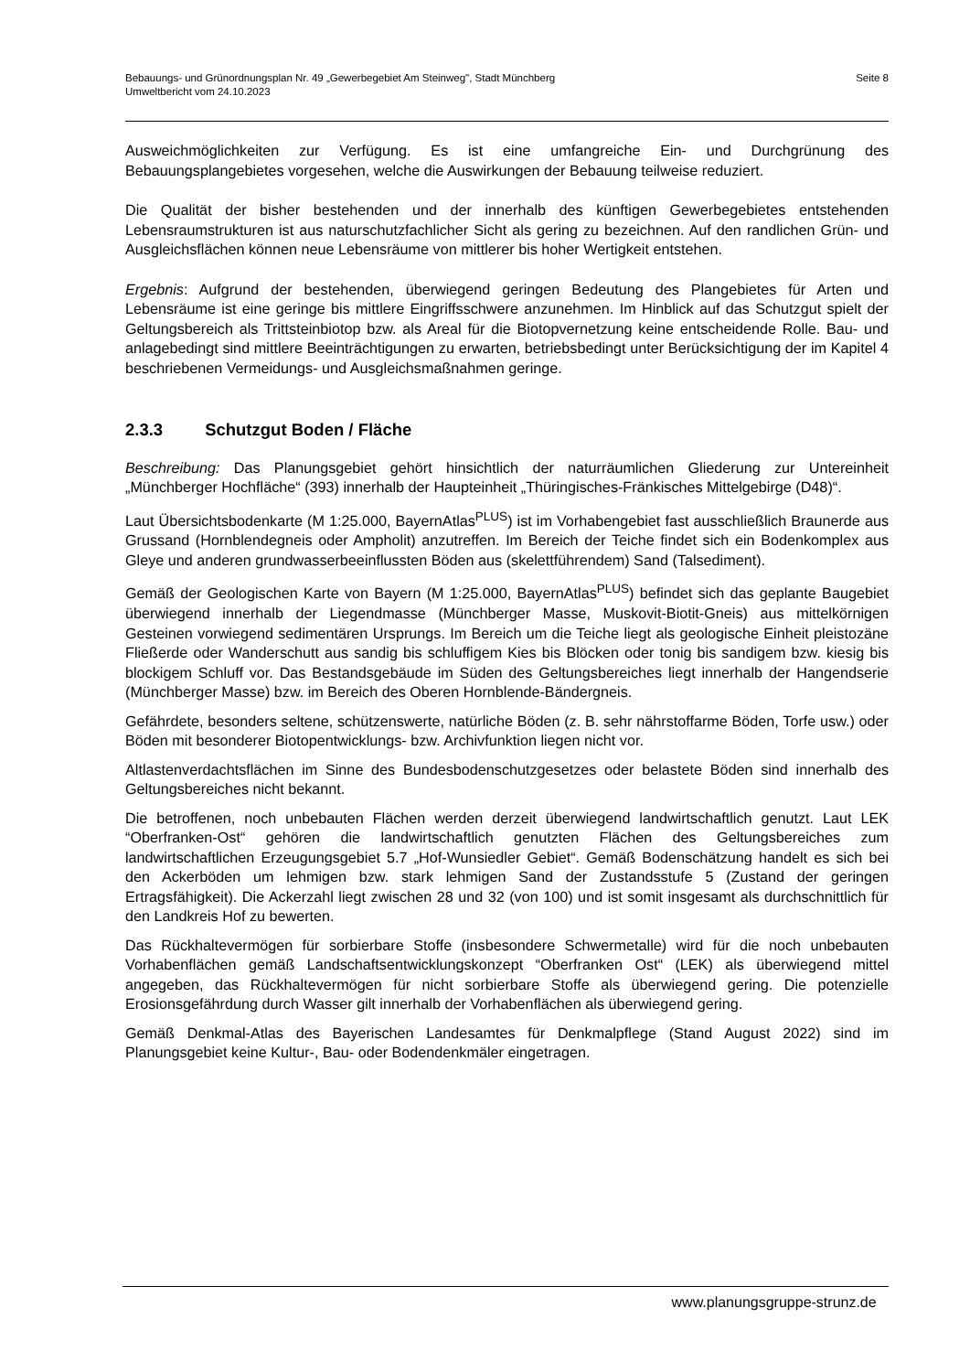Seite 8 Bebauungs- und Grünordnungsplan Nr. 49 „Gewerbegebiet Am Steinweg", Stadt Münchberg
Umweltbericht vom 24.10.2023
Ausweichmöglichkeiten zur Verfügung. Es ist eine umfangreiche Ein- und Durchgrünung des Bebauungsplangebietes vorgesehen, welche die Auswirkungen der Bebauung teilweise reduziert.
Die Qualität der bisher bestehenden und der innerhalb des künftigen Gewerbegebietes entstehenden Lebensraumstrukturen ist aus naturschutzfachlicher Sicht als gering zu bezeichnen. Auf den randlichen Grün- und Ausgleichsflächen können neue Lebensräume von mittlerer bis hoher Wertigkeit entstehen.
Ergebnis: Aufgrund der bestehenden, überwiegend geringen Bedeutung des Plangebietes für Arten und Lebensräume ist eine geringe bis mittlere Eingriffsschwere anzunehmen. Im Hinblick auf das Schutzgut spielt der Geltungsbereich als Trittsteinbiotop bzw. als Areal für die Biotopvernetzung keine entscheidende Rolle. Bau- und anlagebedingt sind mittlere Beeinträchtigungen zu erwarten, betriebsbedingt unter Berücksichtigung der im Kapitel 4 beschriebenen Vermeidungs- und Ausgleichsmaßnahmen geringe.
2.3.3 Schutzgut Boden / Fläche
Beschreibung: Das Planungsgebiet gehört hinsichtlich der naturräumlichen Gliederung zur Untereinheit „Münchberger Hochfläche“ (393) innerhalb der Haupteinheit „Thüringisches-Fränkisches Mittelgebirge (D48)“.
Laut Übersichtsbodenkarte (M 1:25.000, BayernAtlas<sup>PLUS</sup>) ist im Vorhabengebiet fast ausschließlich Braunerde aus Grussand (Hornblendegneis oder Ampholit) anzutreffen. Im Bereich der Teiche findet sich ein Bodenkomplex aus Gleye und anderen grundwasserbeeinflussten Böden aus (skelettführendem) Sand (Talsediment).
Gemäß der Geologischen Karte von Bayern (M 1:25.000, BayernAtlas<sup>PLUS</sup>) befindet sich das geplante Baugebiet überwiegend innerhalb der Liegendmasse (Münchberger Masse, Muskovit-Biotit-Gneis) aus mittelkörnigen Gesteinen vorwiegend sedimentären Ursprungs. Im Bereich um die Teiche liegt als geologische Einheit pleistozäne Fließerde oder Wanderschutt aus sandig bis schluffigem Kies bis Blöcken oder tonig bis sandigem bzw. kiesig bis blockigem Schluff vor. Das Bestandsgebäude im Süden des Geltungsbereiches liegt innerhalb der Hangendserie (Münchberger Masse) bzw. im Bereich des Oberen Hornblende-Bändergneis.
Gefährdete, besonders seltene, schützenswerte, natürliche Böden (z. B. sehr nährstoffarme Böden, Torfe usw.) oder Böden mit besonderer Biotopentwicklungs- bzw. Archivfunktion liegen nicht vor.
Altlastenverdachtsflächen im Sinne des Bundesbodenschutzgesetzes oder belastete Böden sind innerhalb des Geltungsbereiches nicht bekannt.
Die betroffenen, noch unbebauten Flächen werden derzeit überwiegend landwirtschaftlich genutzt. Laut LEK “Oberfranken-Ost“ gehören die landwirtschaftlich genutzten Flächen des Geltungsbereiches zum landwirtschaftlichen Erzeugungsgebiet 5.7 „Hof-Wunsiedler Gebiet“. Gemäß Bodenschätzung handelt es sich bei den Ackerböden um lehmigen bzw. stark lehmigen Sand der Zustandsstufe 5 (Zustand der geringen Ertragsfähigkeit). Die Ackerzahl liegt zwischen 28 und 32 (von 100) und ist somit insgesamt als durchschnittlich für den Landkreis Hof zu bewerten.
Das Rückhaltevermögen für sorbierbare Stoffe (insbesondere Schwermetalle) wird für die noch unbebauten Vorhabenflächen gemäß Landschaftsentwicklungskonzept “Oberfranken Ost“ (LEK) als überwiegend mittel angegeben, das Rückhaltevermögen für nicht sorbierbare Stoffe als überwiegend gering. Die potenzielle Erosionsgefährdung durch Wasser gilt innerhalb der Vorhabenflächen als überwiegend gering.
Gemäß Denkmal-Atlas des Bayerischen Landesamtes für Denkmalpflege (Stand August 2022) sind im Planungsgebiet keine Kultur-, Bau- oder Bodendenkmäler eingetragen.
www.planungsgruppe-strunz.de